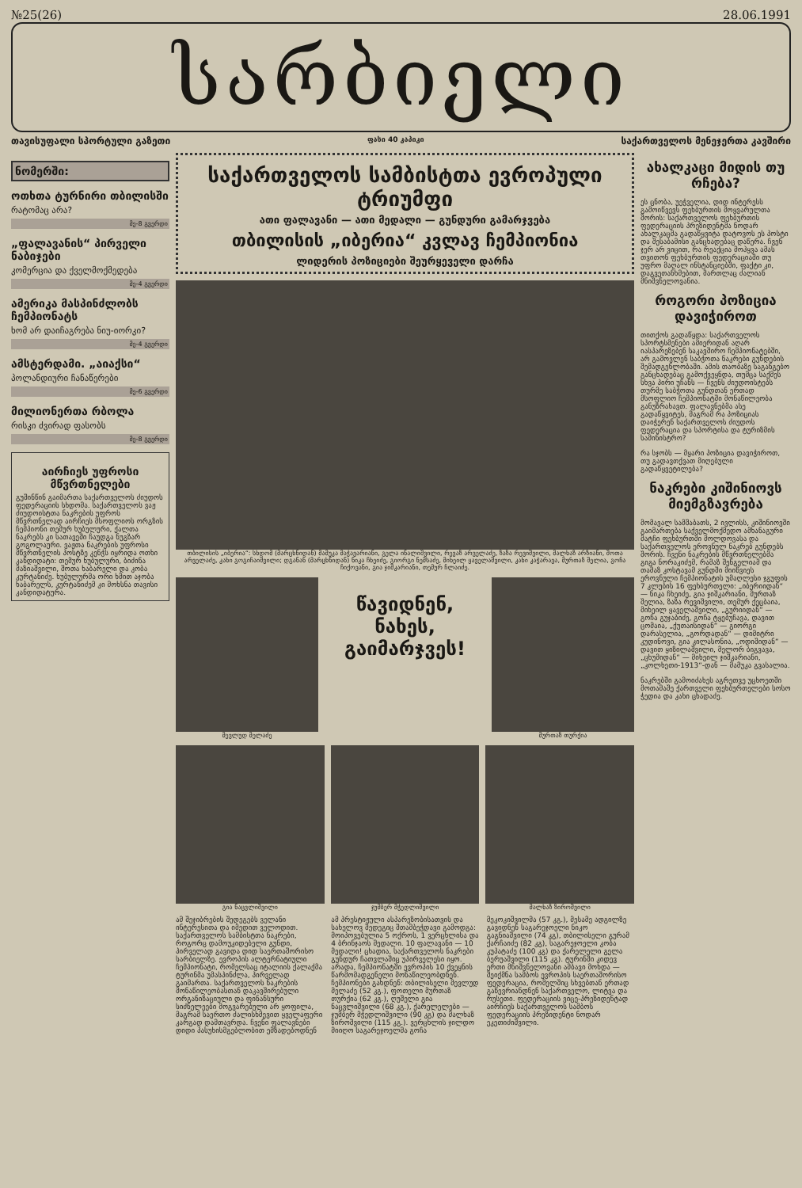№25(26) 28.06.1991
სარბიელი
თავისუფალი სპორტული გაზეთი ფასი 40 კაპიკი საქართველოს მენეჯერთა კავშირი
ნომერში:
ოთხთა ტურნირი თბილისში
რატომაც არა?
მე-8 გვერდი
„ფალავანის“ პირველი ნაბიჯები
კომერცია და ქველმოქმედება
მე-4 გვერდი
ამერიკა მასპინძლობს ჩემპიონატს
ხომ არ დაიჩაგრება ნიუ-იორკი?
მე-4 გვერდი
ამსტერდამი. „აიაქსი“
პოლანდიური ჩანაწერები
მე-6 გვერდი
მილიონერთა რბოლა
რისკი ძვირად ფასობს
მე-8 გვერდი
აირჩიეს უფროსი მწვრთნელები
გუშინწინ გაიმართა საქართველოს ძიუდოს ფედერაციის სხდომა. საქართველოს ვაჟ ძიუდოისტთა ნაკრების უფროს მწვრთნელად აირჩიეს მსოფლიოს ორგზის ჩემპიონი თემურ ხუბულური, ქალთა ნაკრებს კი სათავეში ჩაუდგა ნუგზარ გოგოლაური. ვაჟთა ნაკრების უფროსი მწვრთნელის პოსტზე კენჭს იყრიდა ოთხი კანდიდატი: თემურ ხუბულური, ბიძინა მაზიაშვილი, შოთა ხაბარელი და კობა კურტანიძე. ხუბულურმა ორი ხმით აჯობა ხაბარელს, კურტანიძემ კი მოხსნა თავისი კანდიდატურა.
საქართველოს სამბისტთა ევროპული ტრიუმფი
ათი ფალავანი — ათი მედალი — გუნდური გამარჯვება
თბილისის „იბერია“ კვლავ ჩემპიონია
ლიდერის პოზიციები შეურყეველი დარჩა
თბილისის „იბერია“: სხდომ (მარცხნიდან) მამუკა მაჭავარიანი, გელა ინალიშვილი, რევაზ არველაძე, ზაზა რევიშვილი, მალხაზ არზიანი, შოთა არველაძე, კახი გოგიჩაიშვილი; დგანან (მარცხნიდან) ნიკა ჩხეიძე, გიორგი ნემსაძე, მიხეილ ყაველაშვილი, კახი კაჭარავა, მურთაზ შელია, გოჩა ჩიქოვანი, გია ჯიშკარიანი, თემურ ჩლაიძე.
მევლუდ მელაძე
წავიდნენ,
ნახეს,
გაიმარჯვეს!
მურთაზ თურქია
გია ნაცვლიშვილი ჯუმბერ მჭედლიშვილი მალხაზ ზიროშვილი
ამ შეჯიბრების შედეგებს ველანი ინტერესითა და იმედით ველოდით. საქართველოს სამბისტთა ნაკრები, როგორც დამოუკიდებელი გუნდი, პირველად გავიდა დიდ საერთაშორისო სარბიელზე. ევროპის ალტერნატიული ჩემპიონატი, რომელსაც იტალიის ქალაქმა ტურინმა უმასპინძლა, პირველად გაიმართა. საქართველოს ნაკრების მონაწილეობასთან დაკავშირებული ორგანიზაციული და ფინანსური სიძნელეები მოგვარებული არ ყოფილა, მაგრამ საერთო ძალისხმევით ყველაფერი კარგად დამთავრდა. ჩვენი ფალავნები დიდი პასუხისმგებლობით ემზადებოდნენ ამ პრესტიჟული ასპარეზობისათვის და სახელოვ შედეგიც შთამბეჭდავი გამოდგა: მოიპოვებულია 5 ოქროს, 1 ვერცხლისა და 4 ბრინჯაოს მედალი. 10 ფალავანი — 10 მედალი! ცხადია, საქართველოს ნაკრები გუნდურ ჩათვლაშიც უპირველესი იყო. არადა, ჩემპიონატში ევროპის 10 ქვეყნის წარმომადგენელი მონაწილეობდნენ. ჩემპიონები გახდნენ: თბილისელი მევლუდ მელაძე (52 კგ.), ფოთელი მურთაზ თურქია (62 კგ.), ღუშელი გია ნაცვლიშვილი (68 კგ.), ქარელელები — ჯუმბერ მჭედლიშვილი (90 კგ) და მალხაზ ზიროშვილი (115 კგ.). ვერცხლის ჯილდო მიიღო საგარეჯოელმა გოჩა მეკოკიშვილმა (57 კგ.), მესამე ადგილზე გავიდნენ საგარეჯოელი ნიკო გაგნიაშვილი (74 კგ), თბილისელი გურამ ქარჩაიძე (82 კგ), საგარეჯოელი კობა კუპატაძე (100 კგ) და ქარელელი გელა ბერუაშვილი (115 კგ). ტურინში კიდევ ერთი მნიშვნელოვანი ამბავი მოხდა — შეიქმნა სამბოს ევროპის საერთაშორისო ფედერაცია, რომელშიც სხვებთან ერთად გაწევრიანდნენ საქართველო, ლიტვა და რუსეთი. ფედერაციის ვიცე-პრეზიდენტად აირჩიეს საქართველოს სამბოს ფედერაციის პრეზიდენტი ნოდარ ეკეთიძიშვილი.
ახალკაცი მიდის თუ რჩება?
ეს ცნობა, უეჭველია, დიდ ინტერესს გამოიწვევს ფეხბურთის მოყვარულთა შორის: საქართველოს ფეხბურთის ფედერაციის პრეზიდენტმა ნოდარ ახალკაცმა გადაწყვიტა დატოვოს ეს პოსტი და შესაბამისი განცხადებაც დაწერა. ჩვენ ჯერ არ ვიცით, რა რეაქცია მოჰყვა ამას თვითონ ფეხბურთის ფედერაციაში თუ უფრო მაღალ ინსტანციებში, ფაქტი კი, დაგვეთანხმებით, მართლაც ძალიან მნიშვნელოვანია.
როგორი პოზიცია დავიჭიროთ
თითქოს გადაწყდა: საქართველოს სპორტსმენები ამიერიდან აღარ იასპარეზებენ საკავშირო ჩემპიონატებში, არ გამოვლენ საბჭოთა ნაკრები გუნდების შემადგენლობაში. ამის თაობაზე საგანგებო განცხადებაც გამოქვეყნდა, თუმცა საქმეს სხვა პირი უჩანს — ჩვენს ძიუდოისტებს თურმე საბჭოთა გუნდთან ერთად მსოფლიო ჩემპიონატში მონაწილეობა განუზრახავთ. ფალავნებმა ასე გადაწყვიტეს, მაგრამ რა პოზიციას დაიჭერენ საქართველოს ძიუდოს ფედერაცია და სპორტისა და ტურიზმის სამინისტრო?
რა სჯობს — მყარი პოზიცია დავიჭიროთ, თუ გადავთქვათ მიღებული გადაწყვეტილება?
ნაკრები კიშინიოვს მიემგზავრება
მომავალ სამშაბათს, 2 ივლისს, კიშინიოვში გაიმართება საქველმოქმედო ამხანაგური მატჩი ფეხბურთში მოლდოვასა და საქართველოს ეროვნულ ნაკრებ გუნდებს შორის. ჩვენი ნაკრების მწვრთნელებმა გიგა ნორაკიძემ, რამაზ შენგელიამ და თამაზ კოსტავამ გუნდში მიიწვიეს ეროვნული ჩემპიონატის უმაღლესი ჯგუფის 7 კლუბის 16 ფეხბურთელი: „იბერიიდან“ — ნიკა ჩხეიძე, გია ჯიშკარიანი, მურთაზ შელია, ზაზა რევიშვილი, თემურ ქეცბაია, მიხეილ ყაველაშვილი, „გურიიდან“ — გოჩა გუჯაბიძე, გოჩა ტყებუჩავა, დავით ცომაია, „ქუთაისიდან“ — გიორგი დარასელია, „გორდადან“ — დიმიტრი კუდინოვი, გია კილასონია, „ოდიშიდან“ — დავით ყიზილაშვილი, მელორ ბიგვავა, „ცხუმიდან“ — მიხეილ ჯიშკარიანი, „კოლხეთი-1913“-დან — მამუკა გვასალია.
ნაკრებში გამოიძახეს აგრეთვე უცხოეთში მოთამაშე ქართველი ფეხბურთელები სოსო ჭედია და კახი ცხადაძე.